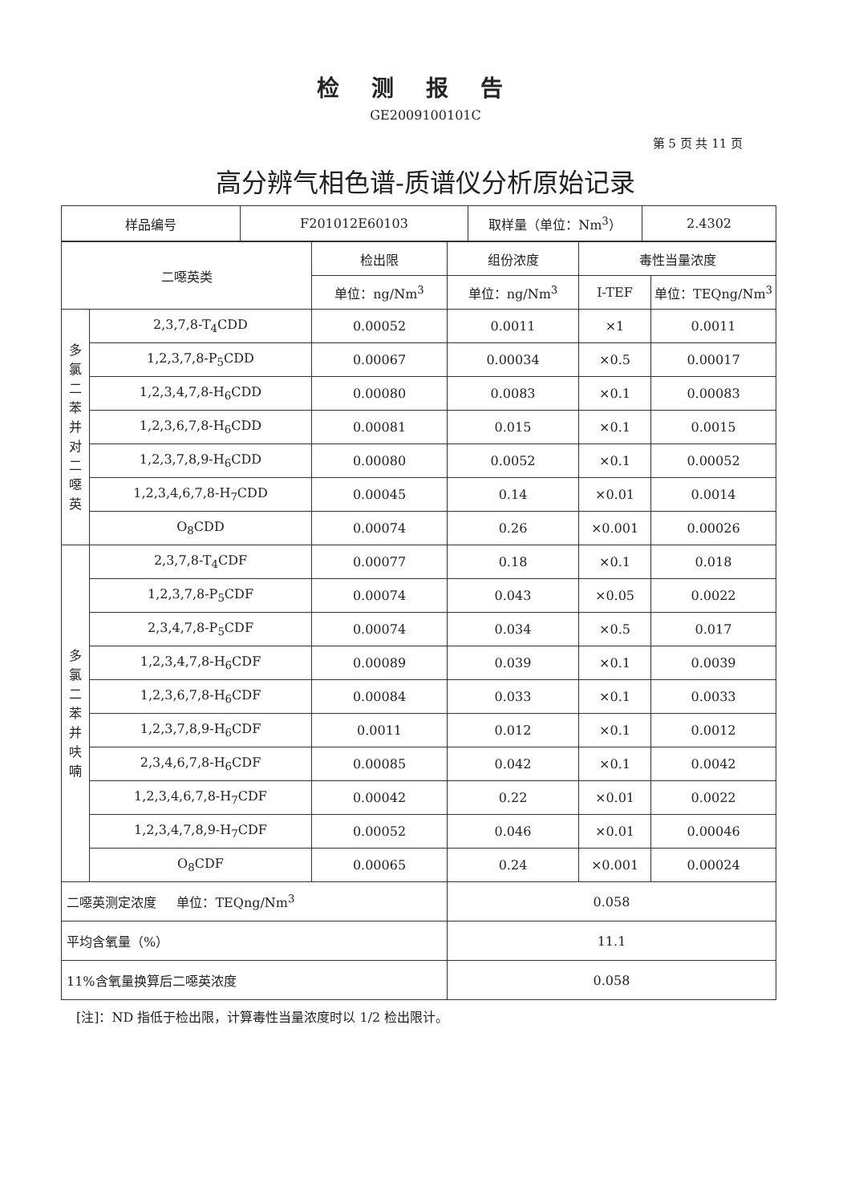检测报告
GE2009100101C
第 5 页 共 11 页
高分辨气相色谱-质谱仪分析原始记录
| 样品编号 | F201012E60103 | 取样量（单位：Nm<sup>3</sup>） | 2.4302 |
| 二噁英类 | | 检出限 | 组份浓度 | 毒性当量浓度 | |
| --- | --- | --- | --- | --- | --- |
| | | 单位：ng/Nm<sup>3</sup> | 单位：ng/Nm<sup>3</sup> | I-TEF | 单位：TEQng/Nm<sup>3</sup> |
| 多 氯 二 苯 并 对 二 噁 英 | 2,3,7,8-T<sub>4</sub>CDD | 0.00052 | 0.0011 | ×1 | 0.0011 |
| | 1,2,3,7,8-P<sub>5</sub>CDD | 0.00067 | 0.00034 | ×0.5 | 0.00017 |
| | 1,2,3,4,7,8-H<sub>6</sub>CDD | 0.00080 | 0.0083 | ×0.1 | 0.00083 |
| | 1,2,3,6,7,8-H<sub>6</sub>CDD | 0.00081 | 0.015 | ×0.1 | 0.0015 |
| | 1,2,3,7,8,9-H<sub>6</sub>CDD | 0.00080 | 0.0052 | ×0.1 | 0.00052 |
| | 1,2,3,4,6,7,8-H<sub>7</sub>CDD | 0.00045 | 0.14 | ×0.01 | 0.0014 |
| | O<sub>8</sub>CDD | 0.00074 | 0.26 | ×0.001 | 0.00026 |
| 多 氯 二 苯 并 呋 喃 | 2,3,7,8-T<sub>4</sub>CDF | 0.00077 | 0.18 | ×0.1 | 0.018 |
| | 1,2,3,7,8-P<sub>5</sub>CDF | 0.00074 | 0.043 | ×0.05 | 0.0022 |
| | 2,3,4,7,8-P<sub>5</sub>CDF | 0.00074 | 0.034 | ×0.5 | 0.017 |
| | 1,2,3,4,7,8-H<sub>6</sub>CDF | 0.00089 | 0.039 | ×0.1 | 0.0039 |
| | 1,2,3,6,7,8-H<sub>6</sub>CDF | 0.00084 | 0.033 | ×0.1 | 0.0033 |
| | 1,2,3,7,8,9-H<sub>6</sub>CDF | 0.0011 | 0.012 | ×0.1 | 0.0012 |
| | 2,3,4,6,7,8-H<sub>6</sub>CDF | 0.00085 | 0.042 | ×0.1 | 0.0042 |
| | 1,2,3,4,6,7,8-H<sub>7</sub>CDF | 0.00042 | 0.22 | ×0.01 | 0.0022 |
| | 1,2,3,4,7,8,9-H<sub>7</sub>CDF | 0.00052 | 0.046 | ×0.01 | 0.00046 |
| | O<sub>8</sub>CDF | 0.00065 | 0.24 | ×0.001 | 0.00024 |
| 二噁英测定浓度 单位：TEQng/Nm<sup>3</sup> | | | 0.058 | | |
| 平均含氧量（%） | | | 11.1 | | |
| 11%含氧量换算后二噁英浓度 | | | 0.058 | | |
[注]：ND 指低于检出限，计算毒性当量浓度时以 1/2 检出限计。